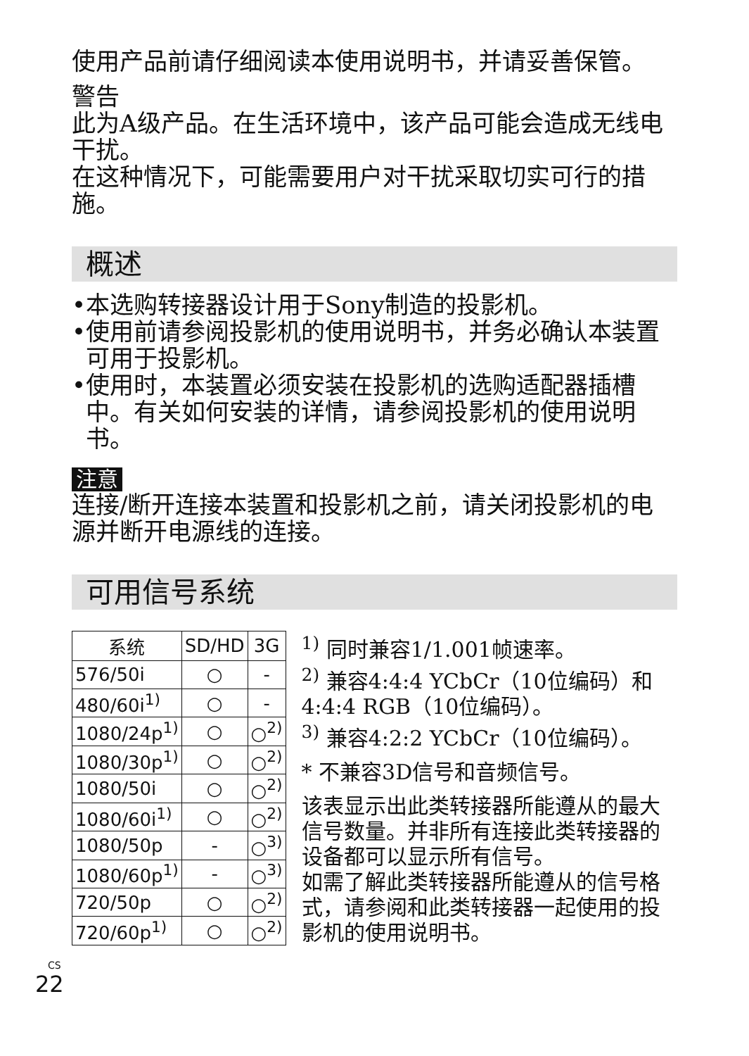使用产品前请仔细阅读本使用说明书，并请妥善保管。
警告
此为A级产品。在生活环境中，该产品可能会造成无线电干扰。
在这种情况下，可能需要用户对干扰采取切实可行的措施。
概述
•本选购转接器设计用于Sony制造的投影机。
•使用前请参阅投影机的使用说明书，并务必确认本装置可用于投影机。
•使用时，本装置必须安装在投影机的选购适配器插槽中。有关如何安装的详情，请参阅投影机的使用说明书。
注意
连接/断开连接本装置和投影机之前，请关闭投影机的电源并断开电源线的连接。
可用信号系统
| 系统 | SD/HD | 3G |
| --- | --- | --- |
| 576/50i | ○ | - |
| 480/60i<sup>1)</sup> | ○ | - |
| 1080/24p<sup>1)</sup> | ○ | ○<sup>2)</sup> |
| 1080/30p<sup>1)</sup> | ○ | ○<sup>2)</sup> |
| 1080/50i | ○ | ○<sup>2)</sup> |
| 1080/60i<sup>1)</sup> | ○ | ○<sup>2)</sup> |
| 1080/50p | - | ○<sup>3)</sup> |
| 1080/60p<sup>1)</sup> | - | ○<sup>3)</sup> |
| 720/50p | ○ | ○<sup>2)</sup> |
| 720/60p<sup>1)</sup> | ○ | ○<sup>2)</sup> |
<sup>1)</sup> 同时兼容1/1.001帧速率。
<sup>2)</sup> 兼容4:4:4 YCbCr（10位编码）和 4:4:4 RGB（10位编码）。
<sup>3)</sup> 兼容4:2:2 YCbCr（10位编码）。
* 不兼容3D信号和音频信号。
该表显示出此类转接器所能遵从的最大信号数量。并非所有连接此类转接器的设备都可以显示所有信号。
如需了解此类转接器所能遵从的信号格式，请参阅和此类转接器一起使用的投影机的使用说明书。
CS
22